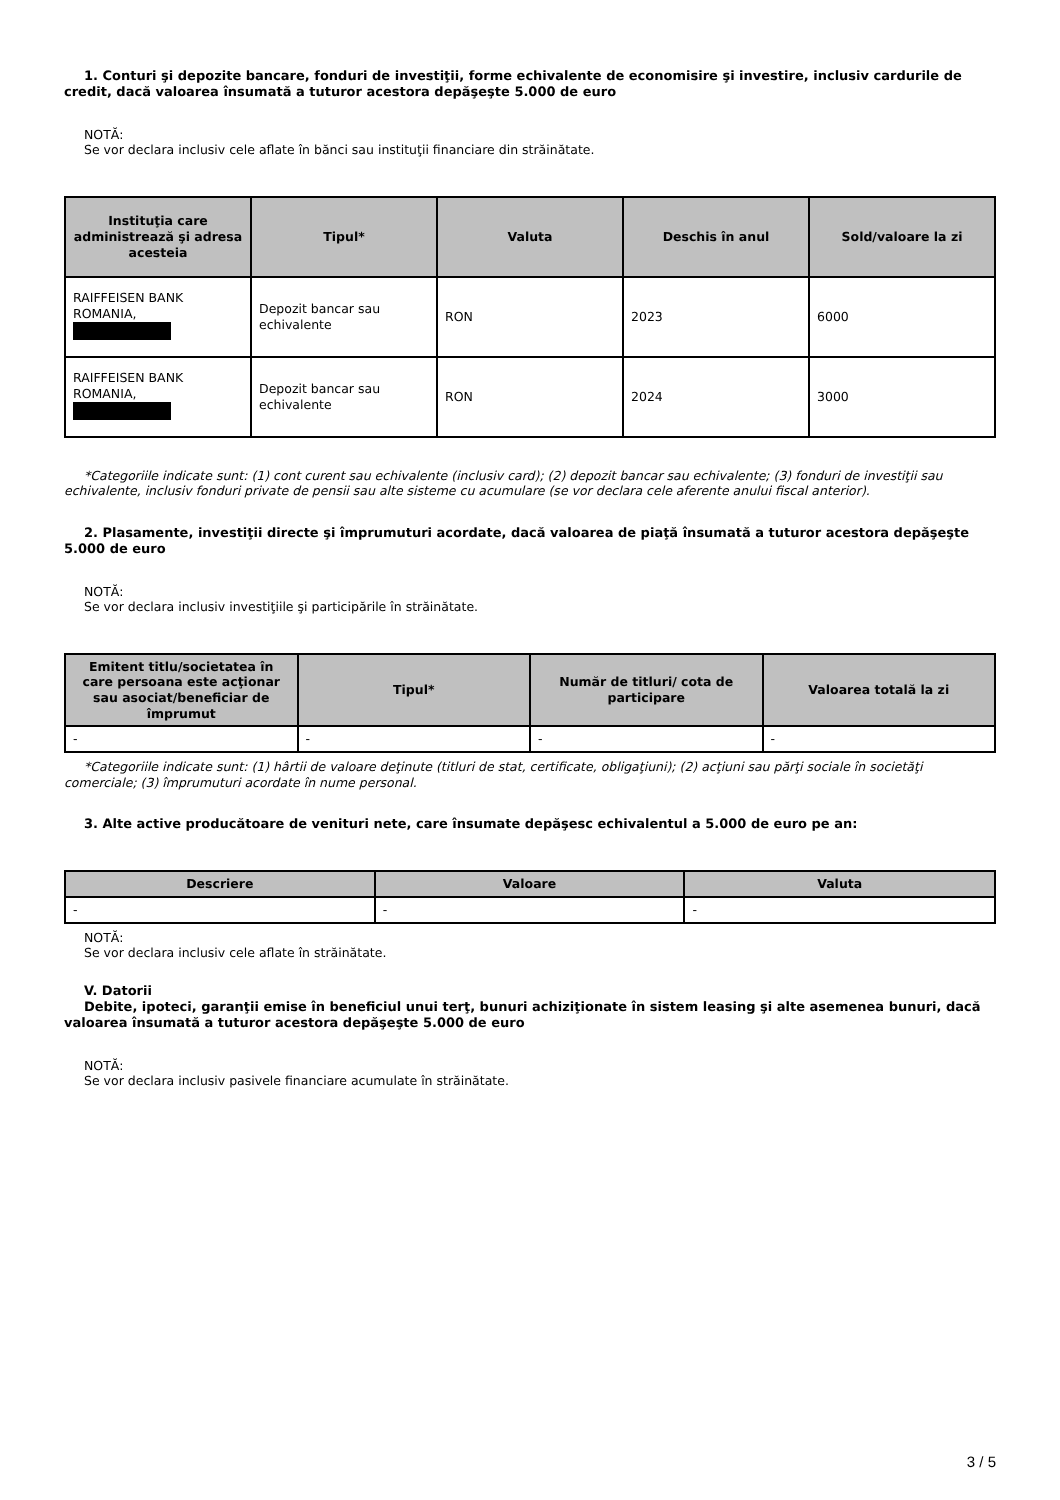1. Conturi şi depozite bancare, fonduri de investiţii, forme echivalente de economisire şi investire, inclusiv cardurile de credit, dacă valoarea însumată a tuturor acestora depăşeşte 5.000 de euro
NOTĂ:
Se vor declara inclusiv cele aflate în bănci sau instituţii financiare din străinătate.
| Instituţia care administrează şi adresa acesteia | Tipul* | Valuta | Deschis în anul | Sold/valoare la zi |
| --- | --- | --- | --- | --- |
| RAIFFEISEN BANK ROMANIA, | Depozit bancar sau echivalente | RON | 2023 | 6000 |
| RAIFFEISEN BANK ROMANIA, | Depozit bancar sau echivalente | RON | 2024 | 3000 |
*Categoriile indicate sunt: (1) cont curent sau echivalente (inclusiv card); (2) depozit bancar sau echivalente; (3) fonduri de investiţii sau echivalente, inclusiv fonduri private de pensii sau alte sisteme cu acumulare (se vor declara cele aferente anului fiscal anterior).
2. Plasamente, investiţii directe şi împrumuturi acordate, dacă valoarea de piaţă însumată a tuturor acestora depăşeşte 5.000 de euro
NOTĂ:
Se vor declara inclusiv investiţiile şi participările în străinătate.
| Emitent titlu/societatea în care persoana este acţionar sau asociat/beneficiar de împrumut | Tipul* | Număr de titluri/ cota de participare | Valoarea totală la zi |
| --- | --- | --- | --- |
| - | - | - | - |
*Categoriile indicate sunt: (1) hârtii de valoare deţinute (titluri de stat, certificate, obligaţiuni); (2) acţiuni sau părţi sociale în societăţi comerciale; (3) împrumuturi acordate în nume personal.
3. Alte active producătoare de venituri nete, care însumate depăşesc echivalentul a 5.000 de euro pe an:
| Descriere | Valoare | Valuta |
| --- | --- | --- |
| - | - | - |
NOTĂ:
Se vor declara inclusiv cele aflate în străinătate.
V. Datorii
Debite, ipoteci, garanţii emise în beneficiul unui terţ, bunuri achiziţionate în sistem leasing şi alte asemenea bunuri, dacă valoarea însumată a tuturor acestora depăşeşte 5.000 de euro
NOTĂ:
Se vor declara inclusiv pasivele financiare acumulate în străinătate.
3 / 5